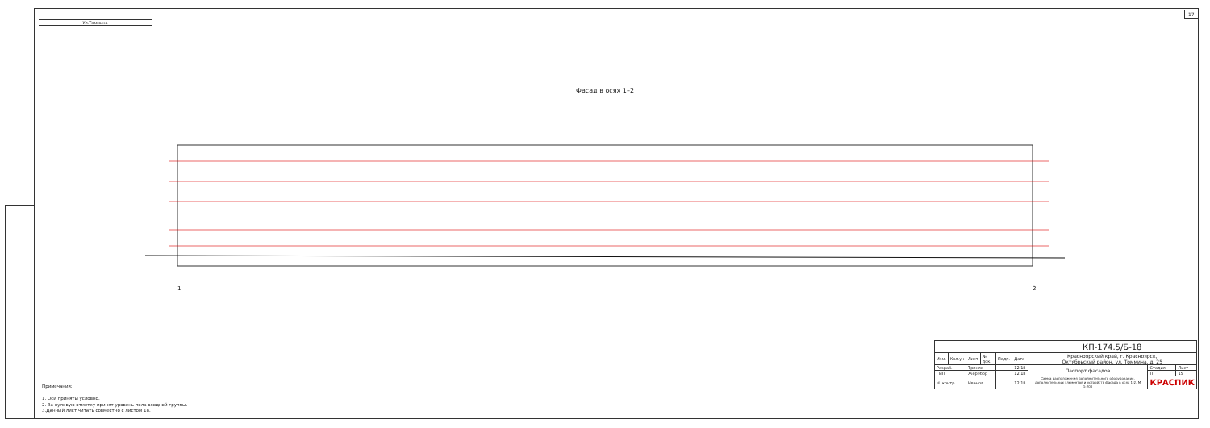17
Ул.Томмина
Фасад в осях 1–2
1
2
Примечания:
1. Оси приняты условно.
2. За нулевую отметку принят уровень пола входной группы.
3.Данный лист читать совместно с листом 18.
| | | | | | | КП-174.5/Б-18 | | |
| Изм. | Кол.уч | Лист | № док. | Подп. | Дата | Красноярский край, г. Красноярск, Октябрьский район, ул. Томмина, д. 25 | | |
| Разраб. | | Триняк | | | 12.18 | Паспорт фасадов | Стадия | Лист |
| ГИП | | Жеребор | | | 12.18 | | П | 15 |
| Н. контр. | | Иванов | | | 12.18 | Схема расположения дополнительного оборудования, дополнительных элементов и устройств фасада в осях 1-2. М 1:200 | КРАСПИК | |